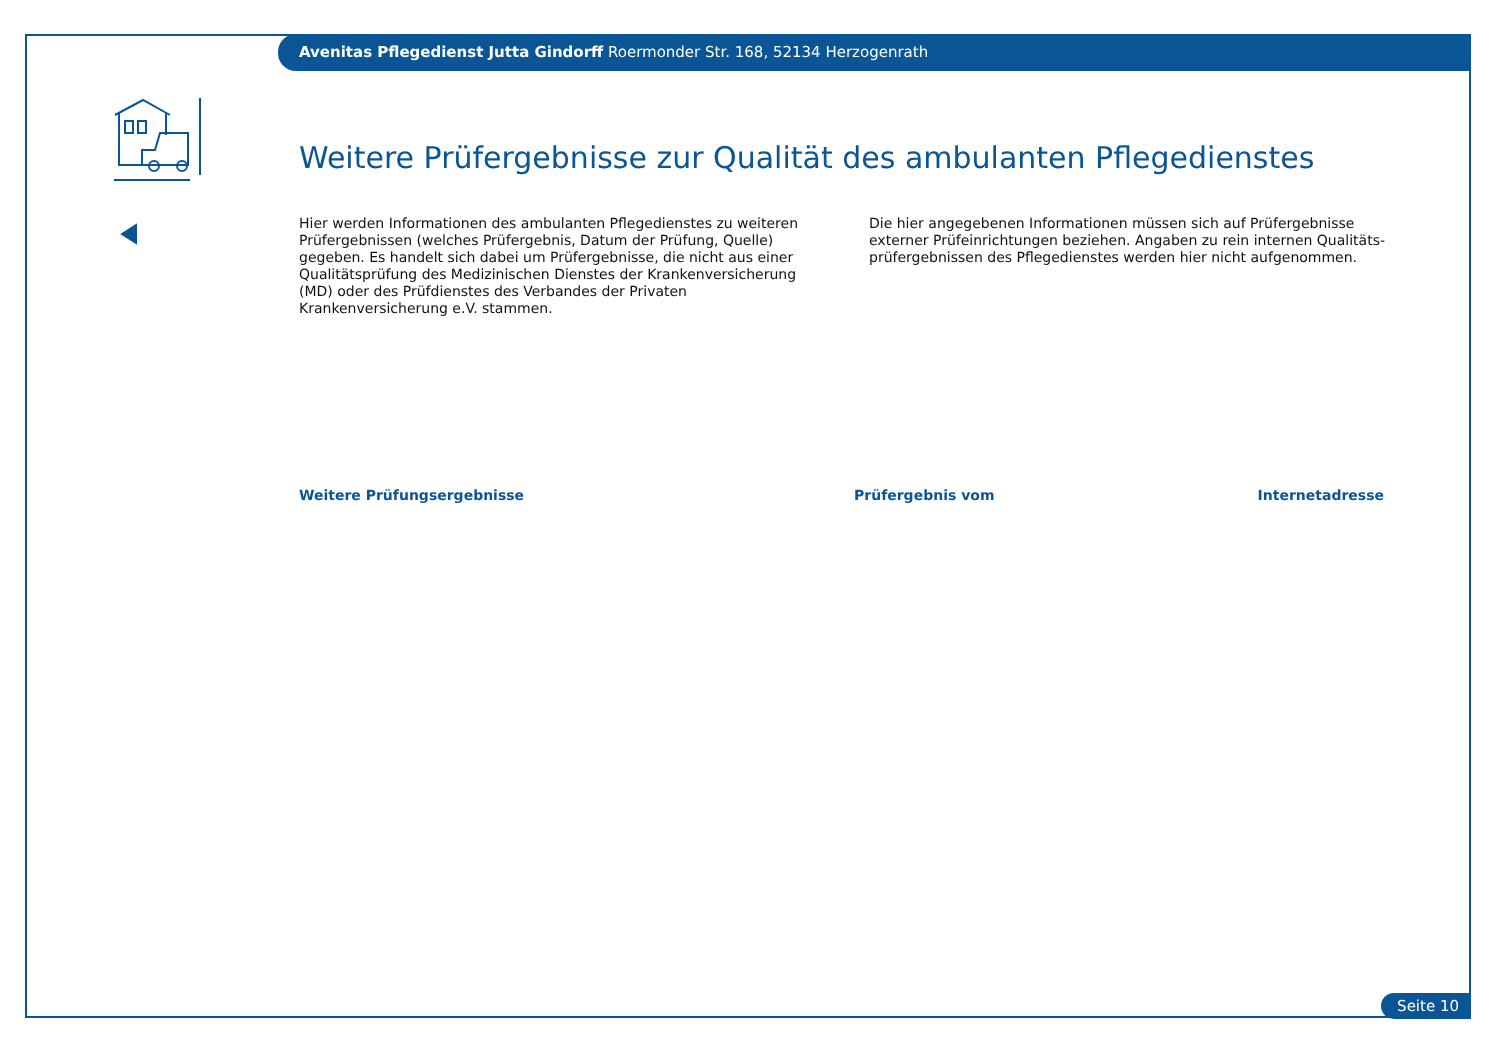Avenitas Pflegedienst Jutta Gindorff Roermonder Str. 168, 52134 Herzogenrath
Weitere Prüfergebnisse zur Qualität des ambulanten Pflegedienstes
Hier werden Informationen des ambulanten Pflegedienstes zu weiteren Prüfergebnissen (welches Prüfergebnis, Datum der Prüfung, Quelle) gegeben. Es handelt sich dabei um Prüfergebnisse, die nicht aus einer Qualitätsprüfung des Medizinischen Dienstes der Krankenversicherung (MD) oder des Prüfdienstes des Verbandes der Privaten Krankenversicherung e.V. stammen.
Die hier angegebenen Informationen müssen sich auf Prüfergebnisse externer Prüfeinrichtungen beziehen. Angaben zu rein internen Qualitäts-prüfergebnissen des Pflegedienstes werden hier nicht aufgenommen.
| Weitere Prüfungsergebnisse | Prüfergebnis vom | Internetadresse |
| --- | --- | --- |
Seite 10